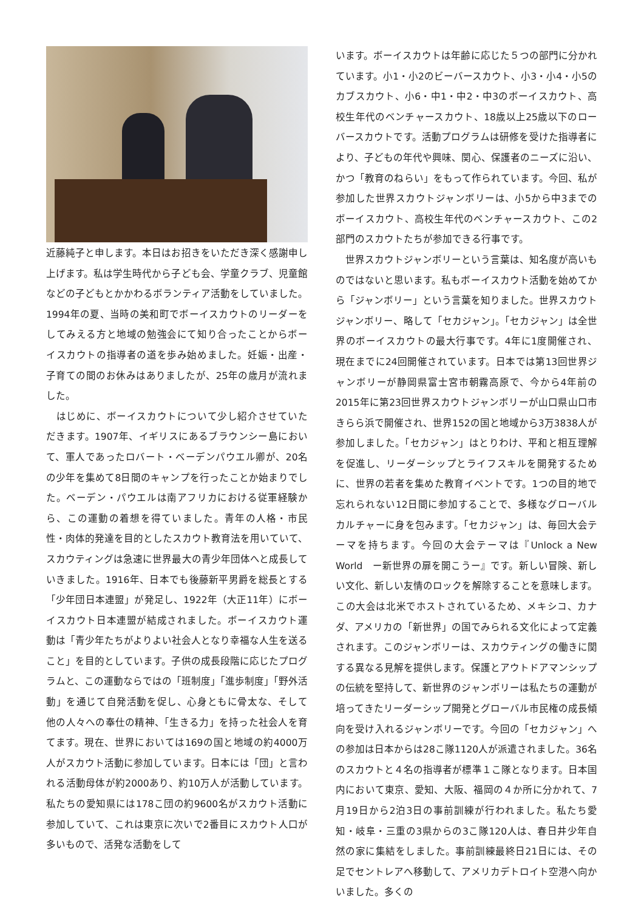近藤純子と申します。本日はお招きをいただき深く感謝申し上げます。私は学生時代から子ども会、学童クラブ、児童館などの子どもとかかわるボランティア活動をしていました。1994年の夏、当時の美和町でボーイスカウトのリーダーをしてみえる方と地域の勉強会にて知り合ったことからボーイスカウトの指導者の道を歩み始めました。妊娠・出産・子育ての間のお休みはありましたが、25年の歳月が流れました。
　はじめに、ボーイスカウトについて少し紹介させていただきます。1907年、イギリスにあるブラウンシー島において、軍人であったロバート・ベーデンパウエル卿が、20名の少年を集めて8日間のキャンプを行ったことか始まりでした。ベーデン・パウエルは南アフリカにおける従軍経験から、この運動の着想を得ていました。青年の人格・市民性・肉体的発達を目的としたスカウト教育法を用いていて、スカウティングは急速に世界最大の青少年団体へと成長していきました。1916年、日本でも後藤新平男爵を総長とする「少年団日本連盟」が発足し、1922年（大正11年）にボーイスカウト日本連盟が結成されました。ボーイスカウト運動は「青少年たちがよりよい社会人となり幸福な人生を送ること」を目的としています。子供の成長段階に応じたプログラムと、この運動ならではの「班制度」「進歩制度」「野外活動」を通じて自発活動を促し、心身ともに骨太な、そして他の人々への奉仕の精神、「生きる力」を持った社会人を育てます。現在、世界においては169の国と地域の約4000万人がスカウト活動に参加しています。日本には「団」と言われる活動母体が約2000あり、約10万人が活動しています。私たちの愛知県には178こ団の約9600名がスカウト活動に参加していて、これは東京に次いで2番目にスカウト人口が多いもので、活発な活動をして
います。ボーイスカウトは年齢に応じた５つの部門に分かれています。小1・小2のビーバースカウト、小3・小4・小5のカブスカウト、小6・中1・中2・中3のボーイスカウト、高校生年代のベンチャースカウト、18歳以上25歳以下のローバースカウトです。活動プログラムは研修を受けた指導者により、子どもの年代や興味、関心、保護者のニーズに沿い、かつ「教育のねらい」をもって作られています。今回、私が参加した世界スカウトジャンボリーは、小5から中3までのボーイスカウト、高校生年代のベンチャースカウト、この2部門のスカウトたちが参加できる行事です。
　世界スカウトジャンボリーという言葉は、知名度が高いものではないと思います。私もボーイスカウト活動を始めてから「ジャンボリー」という言葉を知りました。世界スカウトジャンボリー、略して「セカジャン」。「セカジャン」は全世界のボーイスカウトの最大行事です。4年に1度開催され、現在までに24回開催されています。日本では第13回世界ジャンボリーが静岡県富士宮市朝霧高原で、今から4年前の2015年に第23回世界スカウトジャンボリーが山口県山口市きらら浜で開催され、世界152の国と地域から3万3838人が参加しました。「セカジャン」はとりわけ、平和と相互理解を促進し、リーダーシップとライフスキルを開発するために、世界の若者を集めた教育イベントです。1つの目的地で忘れられない12日間に参加することで、多様なグローバルカルチャーに身を包みます。「セカジャン」は、毎回大会テーマを持ちます。今回の大会テーマは『Unlock a New World　ー新世界の扉を開こうー』です。新しい冒険、新しい文化、新しい友情のロックを解除することを意味します。この大会は北米でホストされているため、メキシコ、カナダ、アメリカの「新世界」の国でみられる文化によって定義されます。このジャンボリーは、スカウティングの働きに関する異なる見解を提供します。保護とアウトドアマンシップの伝統を堅持して、新世界のジャンボリーは私たちの運動が培ってきたリーダーシップ開発とグローバル市民権の成長傾向を受け入れるジャンボリーです。今回の「セカジャン」への参加は日本からは28こ隊1120人が派遣されました。36名のスカウトと４名の指導者が標準１こ隊となります。日本国内において東京、愛知、大阪、福岡の４か所に分かれて、7月19日から2泊3日の事前訓練が行われました。私たち愛知・岐阜・三重の3県からの3こ隊120人は、春日井少年自然の家に集結をしました。事前訓練最終日21日には、その足でセントレアへ移動して、アメリカデトロイト空港へ向かいました。多くの